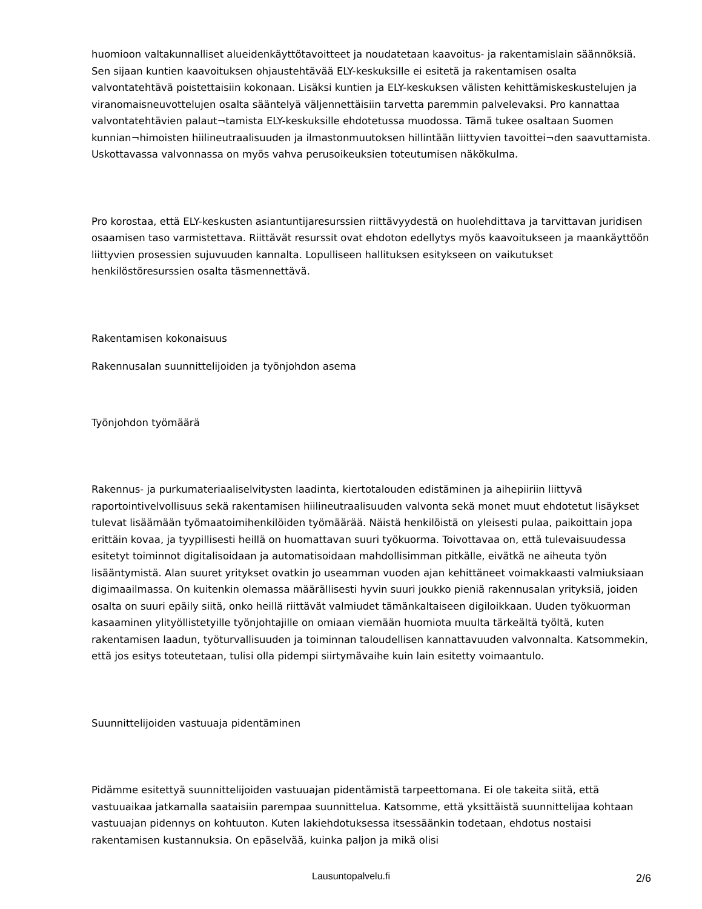huomioon valtakunnalliset alueidenkäyttötavoitteet ja noudatetaan kaavoitus- ja rakentamislain säännöksiä. Sen sijaan kuntien kaavoituksen ohjaustehtävää ELY-keskuksille ei esitetä ja rakentamisen osalta valvontatehtävä poistettaisiin kokonaan. Lisäksi kuntien ja ELY-keskuksen välisten kehittämiskeskustelujen ja viranomaisneuvottelujen osalta sääntelyä väljennettäisiin tarvetta paremmin palvelevaksi. Pro kannattaa valvontatehtävien palaut¬tamista ELY-keskuksille ehdotetussa muodossa. Tämä tukee osaltaan Suomen kunnian¬himoisten hiilineutraalisuuden ja ilmastonmuutoksen hillintään liittyvien tavoittei¬den saavuttamista. Uskottavassa valvonnassa on myös vahva perusoikeuksien toteutumisen näkökulma.
Pro korostaa, että ELY-keskusten asiantuntijaresurssien riittävyydestä on huolehdittava ja tarvittavan juridisen osaamisen taso varmistettava. Riittävät resurssit ovat ehdoton edellytys myös kaavoitukseen ja maankäyttöön liittyvien prosessien sujuvuuden kannalta. Lopulliseen hallituksen esitykseen on vaikutukset henkilöstöresurssien osalta täsmennettävä.
Rakentamisen kokonaisuus
Rakennusalan suunnittelijoiden ja työnjohdon asema
Työnjohdon työmäärä
Rakennus- ja purkumateriaaliselvitysten laadinta, kiertotalouden edistäminen ja aihepiiriin liittyvä raportointivelvollisuus sekä rakentamisen hiilineutraalisuuden valvonta sekä monet muut ehdotetut lisäykset tulevat lisäämään työmaatoimihenkilöiden työmäärää. Näistä henkilöistä on yleisesti pulaa, paikoittain jopa erittäin kovaa, ja tyypillisesti heillä on huomattavan suuri työkuorma. Toivottavaa on, että tulevaisuudessa esitetyt toiminnot digitalisoidaan ja automatisoidaan mahdollisimman pitkälle, eivätkä ne aiheuta työn lisääntymistä. Alan suuret yritykset ovatkin jo useamman vuoden ajan kehittäneet voimakkaasti valmiuksiaan digimaailmassa. On kuitenkin olemassa määrällisesti hyvin suuri joukko pieniä rakennusalan yrityksiä, joiden osalta on suuri epäily siitä, onko heillä riittävät valmiudet tämänkaltaiseen digiloikkaan. Uuden työkuorman kasaaminen ylityöllistetyille työnjohtajille on omiaan viemään huomiota muulta tärkeältä työltä, kuten rakentamisen laadun, työturvallisuuden ja toiminnan taloudellisen kannattavuuden valvonnalta. Katsommekin, että jos esitys toteutetaan, tulisi olla pidempi siirtymävaihe kuin lain esitetty voimaantulo.
Suunnittelijoiden vastuuaja pidentäminen
Pidämme esitettyä suunnittelijoiden vastuuajan pidentämistä tarpeettomana. Ei ole takeita siitä, että vastuuaikaa jatkamalla saataisiin parempaa suunnittelua. Katsomme, että yksittäistä suunnittelijaa kohtaan vastuuajan pidennys on kohtuuton. Kuten lakiehdotuksessa itsessäänkin todetaan, ehdotus nostaisi rakentamisen kustannuksia. On epäselvää, kuinka paljon ja mikä olisi
Lausuntopalvelu.fi
2/6